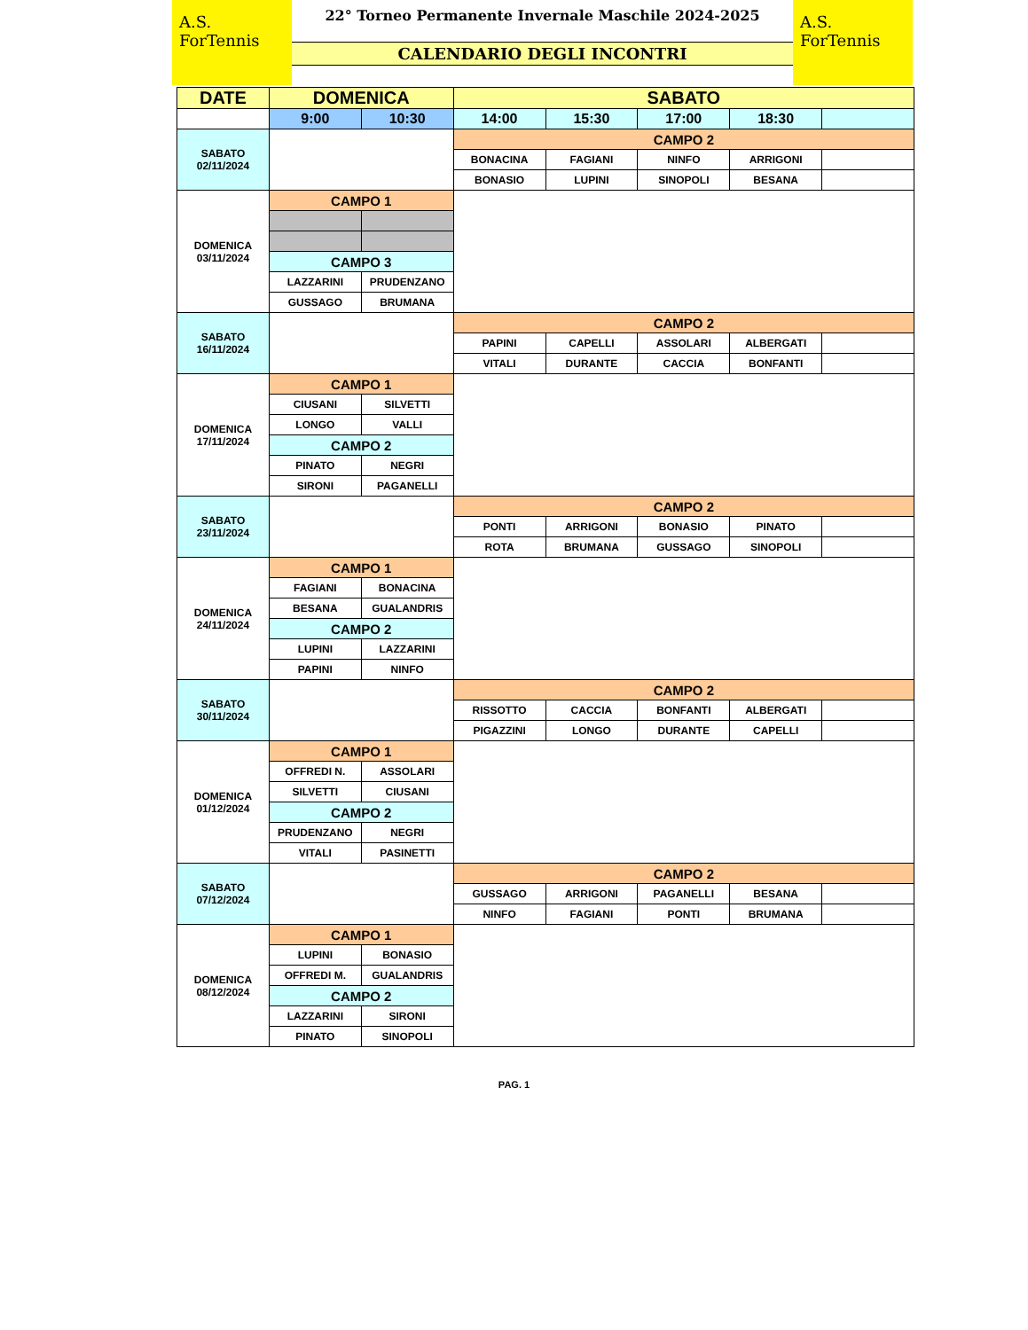A.S. ForTennis
22° Torneo Permanente Invernale Maschile 2024-2025
CALENDARIO DEGLI INCONTRI
A.S. ForTennis
| DATE | DOMENICA | | SABATO | | | | |
| --- | --- | --- | --- | --- | --- | --- | --- |
| | 9:00 | 10:30 | 14:00 | 15:30 | 17:00 | 18:30 | |
| SABATO 02/11/2024 | | | CAMPO 2 | | | | |
| | | | BONACINA | FAGIANI | NINFO | ARRIGONI | |
| | | | BONASIO | LUPINI | SINOPOLI | BESANA | |
| DOMENICA 03/11/2024 | CAMPO 1 | | | | | | |
| | CAMPO 3 | | | | | | |
| | LAZZARINI | PRUDENZANO | | | | | |
| | GUSSAGO | BRUMANA | | | | | |
| SABATO 16/11/2024 | | | CAMPO 2 | | | | |
| | | | PAPINI | CAPELLI | ASSOLARI | ALBERGATI | |
| | | | VITALI | DURANTE | CACCIA | BONFANTI | |
| DOMENICA 17/11/2024 | CAMPO 1 | | | | | | |
| | CIUSANI | SILVETTI | | | | | |
| | LONGO | VALLI | | | | | |
| | CAMPO 2 | | | | | | |
| | PINATO | NEGRI | | | | | |
| | SIRONI | PAGANELLI | | | | | |
| SABATO 23/11/2024 | | | CAMPO 2 | | | | |
| | | | PONTI | ARRIGONI | BONASIO | PINATO | |
| | | | ROTA | BRUMANA | GUSSAGO | SINOPOLI | |
| DOMENICA 24/11/2024 | CAMPO 1 | | | | | | |
| | FAGIANI | BONACINA | | | | | |
| | BESANA | GUALANDRIS | | | | | |
| | CAMPO 2 | | | | | | |
| | LUPINI | LAZZARINI | | | | | |
| | PAPINI | NINFO | | | | | |
| SABATO 30/11/2024 | | | CAMPO 2 | | | | |
| | | | RISSOTTO | CACCIA | BONFANTI | ALBERGATI | |
| | | | PIGAZZINI | LONGO | DURANTE | CAPELLI | |
| DOMENICA 01/12/2024 | CAMPO 1 | | | | | | |
| | OFFREDI N. | ASSOLARI | | | | | |
| | SILVETTI | CIUSANI | | | | | |
| | CAMPO 2 | | | | | | |
| | PRUDENZANO | NEGRI | | | | | |
| | VITALI | PASINETTI | | | | | |
| SABATO 07/12/2024 | | | CAMPO 2 | | | | |
| | | | GUSSAGO | ARRIGONI | PAGANELLI | BESANA | |
| | | | NINFO | FAGIANI | PONTI | BRUMANA | |
| DOMENICA 08/12/2024 | CAMPO 1 | | | | | | |
| | LUPINI | BONASIO | | | | | |
| | OFFREDI M. | GUALANDRIS | | | | | |
| | CAMPO 2 | | | | | | |
| | LAZZARINI | SIRONI | | | | | |
| | PINATO | SINOPOLI | | | | | |
PAG. 1